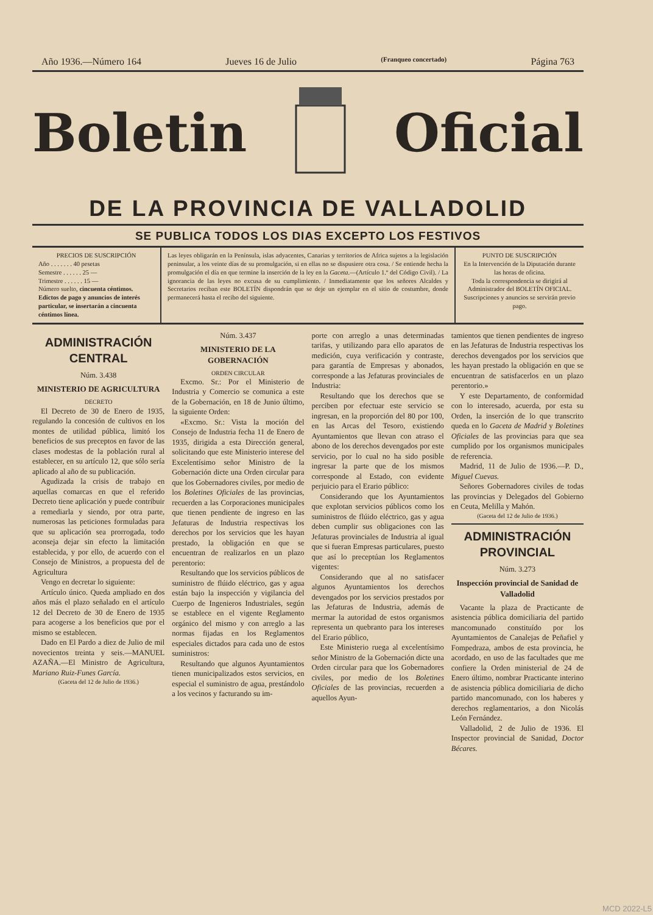Año 1936.—Número 164 Jueves 16 de Julio (Franqueo concertado) Página 763
Boletin Oficial
DE LA PROVINCIA DE VALLADOLID
SE PUBLICA TODOS LOS DIAS EXCEPTO LOS FESTIVOS
PRECIOS DE SUSCRIPCIÓN
Año . . . . . . . 40 pesetas
Semestre . . . . . . 25 —
Trimestre . . . . . . 15 —
Número suelto, cincuenta céntimos.
Edictos de pago y anuncios de interés particular, se insertarán a cincuenta céntimos línea.
Las leyes obligarán en la Península, islas adyacentes, Canarias y territorios de Africa sujetos a la legislación peninsular, a los veinte días de su promulgación, si en ellas no se dispusiere otra cosa. / Se entiende hecha la promulgación el día en que termine la inserción de la ley en la Gaceta.—(Artículo 1.º del Código Civil). / La ignorancia de las leyes no excusa de su cumplimiento. / Inmediatamente que los señores Alcaldes y Secretarios reciban este BOLETÍN dispondrán que se deje un ejemplar en el sitio de costumbre, donde permanecerá hasta el recibo del siguiente.
PUNTO DE SUSCRIPCIÓN
En la Intervención de la Diputación durante las horas de oficina.
Toda la correspondencia se dirigirá al Administrador del BOLETÍN OFICIAL.
Suscripciones y anuncios se servirán previo pago.
ADMINISTRACIÓN CENTRAL
Núm. 3.438
MINISTERIO DE AGRICULTURA
DECRETO
El Decreto de 30 de Enero de 1935, regulando la concesión de cultivos en los montes de utilidad pública, limitó los beneficios de sus preceptos en favor de las clases modestas de la población rural al establecer, en su artículo 12, que sólo sería aplicado al año de su publicación.
Agudizada la crisis de trabajo en aquellas comarcas en que el referido Decreto tiene aplicación y puede contribuir a remediarla y siendo, por otra parte, numerosas las peticiones formuladas para que su aplicación sea prorrogada, todo aconseja dejar sin efecto la limitación establecida, y por ello, de acuerdo con el Consejo de Ministros, a propuesta del de Agricultura
Vengo en decretar lo siguiente:
Artículo único. Queda ampliado en dos años más el plazo señalado en el artículo 12 del Decreto de 30 de Enero de 1935 para acogerse a los beneficios que por el mismo se establecen.
Dado en El Pardo a diez de Julio de mil novecientos treinta y seis.—MANUEL AZAÑA.—El Ministro de Agricultura, Mariano Ruiz-Funes García.
(Gaceta del 12 de Julio de 1936.)
Núm. 3.437
MINISTERIO DE LA GOBERNACIÓN
ORDEN CIRCULAR
Excmo. Sr.: Por el Ministerio de Industria y Comercio se comunica a este de la Gobernación, en 18 de Junio último, la siguiente Orden:
«Excmo. Sr.: Vista la moción del Consejo de Industria fecha 11 de Enero de 1935, dirigida a esta Dirección general, solicitando que este Ministerio interese del Excelentísimo señor Ministro de la Gobernación dicte una Orden circular para que los Gobernadores civiles, por medio de los Boletines Oficiales de las provincias, recuerden a las Corporaciones municipales que tienen pendiente de ingreso en las Jefaturas de Industria respectivas los derechos por los servicios que les hayan prestado, la obligación en que se encuentran de realizarlos en un plazo perentorio:
Resultando que los servicios públicos de suministro de flúido eléctrico, gas y agua están bajo la inspección y vigilancia del Cuerpo de Ingenieros Industriales, según se establece en el vigente Reglamento orgánico del mismo y con arreglo a las normas fijadas en los Reglamentos especiales dictados para cada uno de estos suministros:
Resultando que algunos Ayuntamientos tienen municipalizados estos servicios, en especial el suministro de agua, prestándolo a los vecinos y facturando su im-
porte con arreglo a unas determinadas tarifas, y utilizando para ello aparatos de medición, cuya verificación y contraste, para garantía de Empresas y abonados, corresponde a las Jefaturas provinciales de Industria:
Resultando que los derechos que se perciben por efectuar este servicio se ingresan, en la proporción del 80 por 100, en las Arcas del Tesoro, existiendo Ayuntamientos que llevan con atraso el abono de los derechos devengados por este servicio, por lo cual no ha sido posible ingresar la parte que de los mismos corresponde al Estado, con evidente perjuicio para el Erario público:
Considerando que los Ayuntamientos que explotan servicios públicos como los suministros de flúido eléctrico, gas y agua deben cumplir sus obligaciones con las Jefaturas provinciales de Industria al igual que si fueran Empresas particulares, puesto que así lo preceptúan los Reglamentos vigentes:
Considerando que al no satisfacer algunos Ayuntamientos los derechos devengados por los servicios prestados por las Jefaturas de Industria, además de mermar la autoridad de estos organismos representa un quebranto para los intereses del Erario público,
Este Ministerio ruega al excelentísimo señor Ministro de la Gobernación dicte una Orden circular para que los Gobernadores civiles, por medio de los Boletines Oficiales de las provincias, recuerden a aquellos Ayun-
tamientos que tienen pendientes de ingreso en las Jefaturas de Industria respectivas los derechos devengados por los servicios que les hayan prestado la obligación en que se encuentran de satisfacerlos en un plazo perentorio.»
Y este Departamento, de conformidad con lo interesado, acuerda, por esta su Orden, la inserción de lo que transcrito queda en lo Gaceta de Madrid y Boletines Oficiales de las provincias para que sea cumplido por los organismos municipales de referencia.
Madrid, 11 de Julio de 1936.—P. D., Miguel Cuevas.
Señores Gobernadores civiles de todas las provincias y Delegados del Gobierno en Ceuta, Melilla y Mahón.
(Gaceta del 12 de Julio de 1936.)
ADMINISTRACIÓN PROVINCIAL
Núm. 3.273
Inspección provincial de Sanidad de Valladolid
Vacante la plaza de Practicante de asistencia pública domiciliaria del partido mancomunado constituído por los Ayuntamientos de Canalejas de Peñafiel y Fompedraza, ambos de esta provincia, he acordado, en uso de las facultades que me confiere la Orden ministerial de 24 de Enero último, nombrar Practicante interino de asistencia pública domiciliaria de dicho partido mancomunado, con los haberes y derechos reglamentarios, a don Nicolás León Fernández.
Valladolid, 2 de Julio de 1936. El Inspector provincial de Sanidad, Doctor Bécares.
MCD 2022-L5